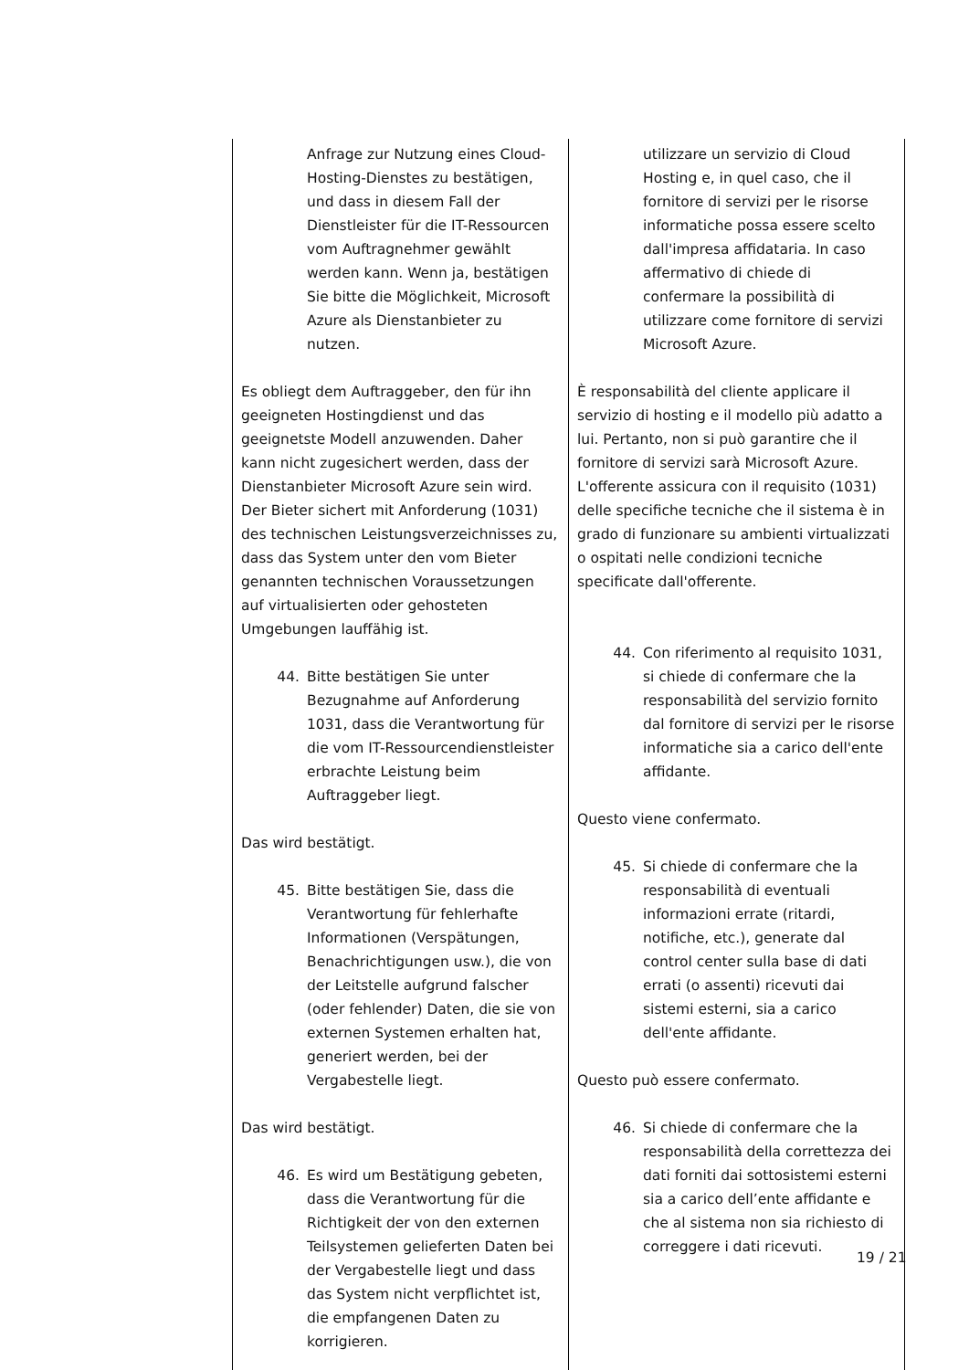| Anfrage zur Nutzung eines Cloud-Hosting-Dienstes zu bestätigen, und dass in diesem Fall der Dienstleister für die IT-Ressourcen vom Auftragnehmer gewählt werden kann. Wenn ja, bestätigen Sie bitte die Möglichkeit, Microsoft Azure als Dienstanbieter zu nutzen. Es obliegt dem Auftraggeber, den für ihn geeigneten Hostingdienst und das geeignetste Modell anzuwenden. Daher kann nicht zugesichert werden, dass der Dienstanbieter Microsoft Azure sein wird. Der Bieter sichert mit Anforderung (1031) des technischen Leistungsverzeichnisses zu, dass das System unter den vom Bieter genannten technischen Voraussetzungen auf virtualisierten oder gehosteten Umgebungen lauffähig ist. 44. Bitte bestätigen Sie unter Bezugnahme auf Anforderung 1031, dass die Verantwortung für die vom IT-Ressourcendienstleister erbrachte Leistung beim Auftraggeber liegt. Das wird bestätigt. 45. Bitte bestätigen Sie, dass die Verantwortung für fehlerhafte Informationen (Verspätungen, Benachrichtigungen usw.), die von der Leitstelle aufgrund falscher (oder fehlender) Daten, die sie von externen Systemen erhalten hat, generiert werden, bei der Vergabestelle liegt. Das wird bestätigt. 46. Es wird um Bestätigung gebeten, dass die Verantwortung für die Richtigkeit der von den externen Teilsystemen gelieferten Daten bei der Vergabestelle liegt und dass das System nicht verpflichtet ist, die empfangenen Daten zu korrigieren. | utilizzare un servizio di Cloud Hosting e, in quel caso, che il fornitore di servizi per le risorse informatiche possa essere scelto dall'impresa affidataria. In caso affermativo di chiede di confermare la possibilità di utilizzare come fornitore di servizi Microsoft Azure. È responsabilità del cliente applicare il servizio di hosting e il modello più adatto a lui. Pertanto, non si può garantire che il fornitore di servizi sarà Microsoft Azure. L'offerente assicura con il requisito (1031) delle specifiche tecniche che il sistema è in grado di funzionare su ambienti virtualizzati o ospitati nelle condizioni tecniche specificate dall'offerente. 44. Con riferimento al requisito 1031, si chiede di confermare che la responsabilità del servizio fornito dal fornitore di servizi per le risorse informatiche sia a carico dell'ente affidante. Questo viene confermato. 45. Si chiede di confermare che la responsabilità di eventuali informazioni errate (ritardi, notifiche, etc.), generate dal control center sulla base di dati errati (o assenti) ricevuti dai sistemi esterni, sia a carico dell'ente affidante. Questo può essere confermato. 46. Si chiede di confermare che la responsabilità della correttezza dei dati forniti dai sottosistemi esterni sia a carico dell’ente affidante e che al sistema non sia richiesto di correggere i dati ricevuti. |
19 / 21